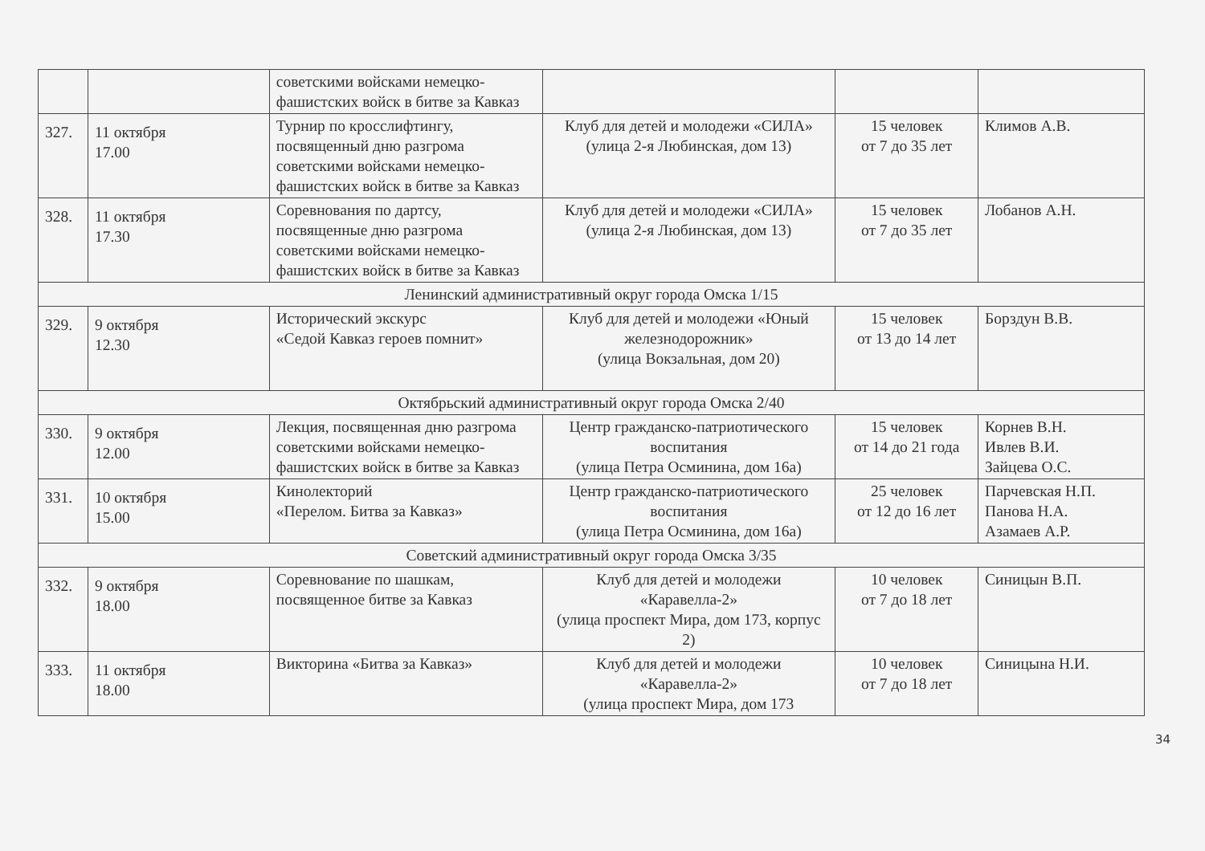| | | советскими войсками немецко-фашистских войск в битве за Кавказ | | | |
| 327. | 11 октября 17.00 | Турнир по кросслифтингу, посвященный дню разгрома советскими войсками немецко-фашистских войск в битве за Кавказ | Клуб для детей и молодежи «СИЛА» (улица 2-я Любинская, дом 13) | 15 человек от 7 до 35 лет | Климов А.В. |
| 328. | 11 октября 17.30 | Соревнования по дартсу, посвященные дню разгрома советскими войсками немецко-фашистских войск в битве за Кавказ | Клуб для детей и молодежи «СИЛА» (улица 2-я Любинская, дом 13) | 15 человек от 7 до 35 лет | Лобанов А.Н. |
| Ленинский административный округ города Омска 1/15 | | | | | |
| 329. | 9 октября 12.30 | Исторический экскурс «Седой Кавказ героев помнит» | Клуб для детей и молодежи «Юный железнодорожник» (улица Вокзальная, дом 20) | 15 человек от 13 до 14 лет | Борздун В.В. |
| Октябрьский административный округ города Омска 2/40 | | | | | |
| 330. | 9 октября 12.00 | Лекция, посвященная дню разгрома советскими войсками немецко-фашистских войск в битве за Кавказ | Центр гражданско-патриотического воспитания (улица Петра Осминина, дом 16а) | 15 человек от 14 до 21 года | Корнев В.Н. Ивлев В.И. Зайцева О.С. |
| 331. | 10 октября 15.00 | Кинолекторий «Перелом. Битва за Кавказ» | Центр гражданско-патриотического воспитания (улица Петра Осминина, дом 16а) | 25 человек от 12 до 16 лет | Парчевская Н.П. Панова Н.А. Азамаев А.Р. |
| Советский административный округ города Омска 3/35 | | | | | |
| 332. | 9 октября 18.00 | Соревнование по шашкам, посвященное битве за Кавказ | Клуб для детей и молодежи «Каравелла-2» (улица проспект Мира, дом 173, корпус 2) | 10 человек от 7 до 18 лет | Синицын В.П. |
| 333. | 11 октября 18.00 | Викторина «Битва за Кавказ» | Клуб для детей и молодежи «Каравелла-2» (улица проспект Мира, дом 173 | 10 человек от 7 до 18 лет | Синицына Н.И. |
34